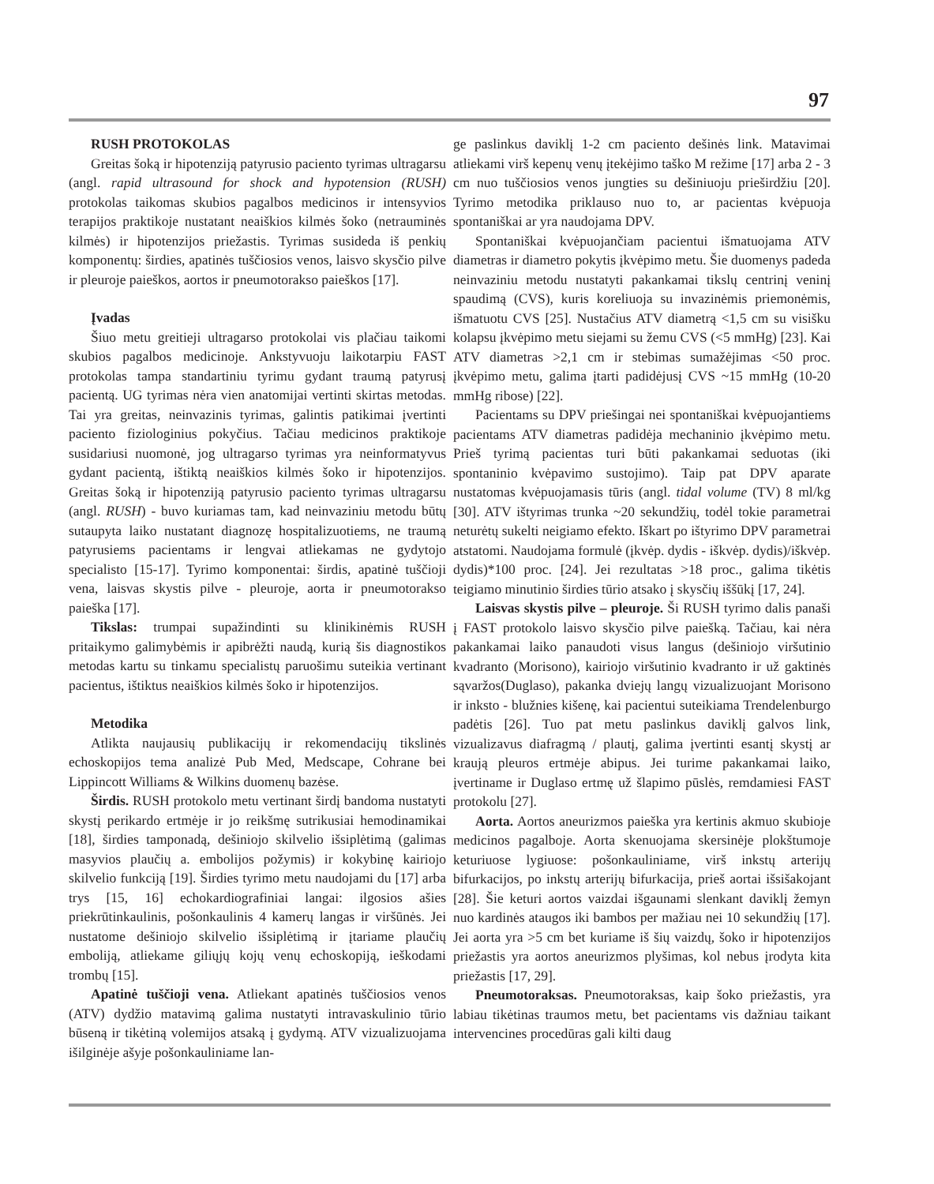97
RUSH PROTOKOLAS
Greitas šoką ir hipotenziją patyrusio paciento tyrimas ultragarsu (angl. rapid ultrasound for shock and hypotension (RUSH) protokolas taikomas skubios pagalbos medicinos ir intensyvios terapijos praktikoje nustatant neaiškios kilmės šoko (netrauminės kilmės) ir hipotenzijos priežastis. Tyrimas susideda iš penkių komponentų: širdies, apatinės tuščiosios venos, laisvo skysčio pilve ir pleuroje paieškos, aortos ir pneumotorakso paieškos [17].
Įvadas
Šiuo metu greitieji ultragarso protokolai vis plačiau taikomi skubios pagalbos medicinoje. Ankstyvuoju laikotarpiu FAST protokolas tampa standartiniu tyrimu gydant traumą patyrusį pacientą. UG tyrimas nėra vien anatomijai vertinti skirtas metodas. Tai yra greitas, neinvazinis tyrimas, galintis patikimai įvertinti paciento fiziologinius pokyčius. Tačiau medicinos praktikoje susidariusi nuomonė, jog ultragarso tyrimas yra neinformatyvus gydant pacientą, ištiktą neaiškios kilmės šoko ir hipotenzijos. Greitas šoką ir hipotenziją patyrusio paciento tyrimas ultragarsu (angl. RUSH) - buvo kuriamas tam, kad neinvaziniu metodu būtų sutaupyta laiko nustatant diagnozę hospitalizuotiems, ne traumą patyrusiems pacientams ir lengvai atliekamas ne gydytojo specialisto [15-17]. Tyrimo komponentai: širdis, apatinė tuščioji vena, laisvas skystis pilve - pleuroje, aorta ir pneumotorakso paieška [17].
Tikslas: trumpai supažindinti su klinikinėmis RUSH pritaikymo galimybėmis ir apibrėžti naudą, kurią šis diagnostikos metodas kartu su tinkamu specialistų paruošimu suteikia vertinant pacientus, ištiktus neaiškios kilmės šoko ir hipotenzijos.
Metodika
Atlikta naujausių publikacijų ir rekomendacijų tikslinės echoskopijos tema analizė Pub Med, Medscape, Cohrane bei Lippincott Williams & Wilkins duomenų bazėse.
Širdis. RUSH protokolo metu vertinant širdį bandoma nustatyti skystį perikardo ertmėje ir jo reikšmę sutrikusiai hemodinamikai [18], širdies tamponadą, dešiniojo skilvelio išsiplėtimą (galimas masyvios plaučių a. embolijos požymis) ir kokybinę kairiojo skilvelio funkciją [19]. Širdies tyrimo metu naudojami du [17] arba trys [15, 16] echokardiografiniai langai: ilgosios ašies priekrūtinkaulinis, pošonkaulinis 4 kamerų langas ir viršūnės. Jei nustatome dešiniojo skilvelio išsiplėtimą ir įtariame plaučių emboliją, atliekame giliųjų kojų venų echoskopiją, ieškodami trombų [15].
Apatinė tuščioji vena. Atliekant apatinės tuščiosios venos (ATV) dydžio matavimą galima nustatyti intravaskulinio tūrio būseną ir tikėtiną volemijos atsaką į gydymą. ATV vizualizuojama išilginėje ašyje pošonkauliniame lan-
ge paslinkus daviklį 1-2 cm paciento dešinės link. Matavimai atliekami virš kepenų venų įtekėjimo taško M režime [17] arba 2 - 3 cm nuo tuščiosios venos jungties su dešiniuoju prieširdžiu [20]. Tyrimo metodika priklauso nuo to, ar pacientas kvėpuoja spontaniškai ar yra naudojama DPV.
Spontaniškai kvėpuojančiam pacientui išmatuojama ATV diametras ir diametro pokytis įkvėpimo metu. Šie duomenys padeda neinvaziniu metodu nustatyti pakankamai tikslų centrinį veninį spaudimą (CVS), kuris koreliuoja su invazinėmis priemonėmis, išmatuotu CVS [25]. Nustačius ATV diametrą <1,5 cm su visišku kolapsu įkvėpimo metu siejami su žemu CVS (<5 mmHg) [23]. Kai ATV diametras >2,1 cm ir stebimas sumažėjimas <50 proc. įkvėpimo metu, galima įtarti padidėjusį CVS ~15 mmHg (10-20 mmHg ribose) [22].
Pacientams su DPV priešingai nei spontaniškai kvėpuojantiems pacientams ATV diametras padidėja mechaninio įkvėpimo metu. Prieš tyrimą pacientas turi būti pakankamai seduotas (iki spontaninio kvėpavimo sustojimo). Taip pat DPV aparate nustatomas kvėpuojamasis tūris (angl. tidal volume (TV) 8 ml/kg [30]. ATV ištyrimas trunka ~20 sekundžių, todėl tokie parametrai neturėtų sukelti neigiamo efekto. Iškart po ištyrimo DPV parametrai atstatomi. Naudojama formulė (įkvėp. dydis - iškvėp. dydis)/iškvėp. dydis)*100 proc. [24]. Jei rezultatas >18 proc., galima tikėtis teigiamo minutinio širdies tūrio atsako į skysčių iššūkį [17, 24].
Laisvas skystis pilve – pleuroje. Ši RUSH tyrimo dalis panaši į FAST protokolo laisvo skysčio pilve paiešką. Tačiau, kai nėra pakankamai laiko panaudoti visus langus (dešiniojo viršutinio kvadranto (Morisono), kairiojo viršutinio kvadranto ir už gaktinės sąvaržos(Duglaso), pakanka dviejų langų vizualizuojant Morisono ir inksto - blužnies kišenę, kai pacientui suteikiama Trendelenburgo padėtis [26]. Tuo pat metu paslinkus daviklį galvos link, vizualizavus diafragmą / plautį, galima įvertinti esantį skystį ar kraują pleuros ertmėje abipus. Jei turime pakankamai laiko, įvertiname ir Duglaso ertmę už šlapimo pūslės, remdamiesi FAST protokolu [27].
Aorta. Aortos aneurizmos paieška yra kertinis akmuo skubioje medicinos pagalboje. Aorta skenuojama skersinėje plokštumoje keturiuose lygiuose: pošonkauliniame, virš inkstų arterijų bifurkacijos, po inkstų arterijų bifurkacija, prieš aortai išsišakojant [28]. Šie keturi aortos vaizdai išgaunami slenkant daviklį žemyn nuo kardinės ataugos iki bambos per mažiau nei 10 sekundžių [17]. Jei aorta yra >5 cm bet kuriame iš šių vaizdų, šoko ir hipotenzijos priežastis yra aortos aneurizmos plyšimas, kol nebus įrodyta kita priežastis [17, 29].
Pneumotoraksas. Pneumotoraksas, kaip šoko priežastis, yra labiau tikėtinas traumos metu, bet pacientams vis dažniau taikant intervencines procedūras gali kilti daug